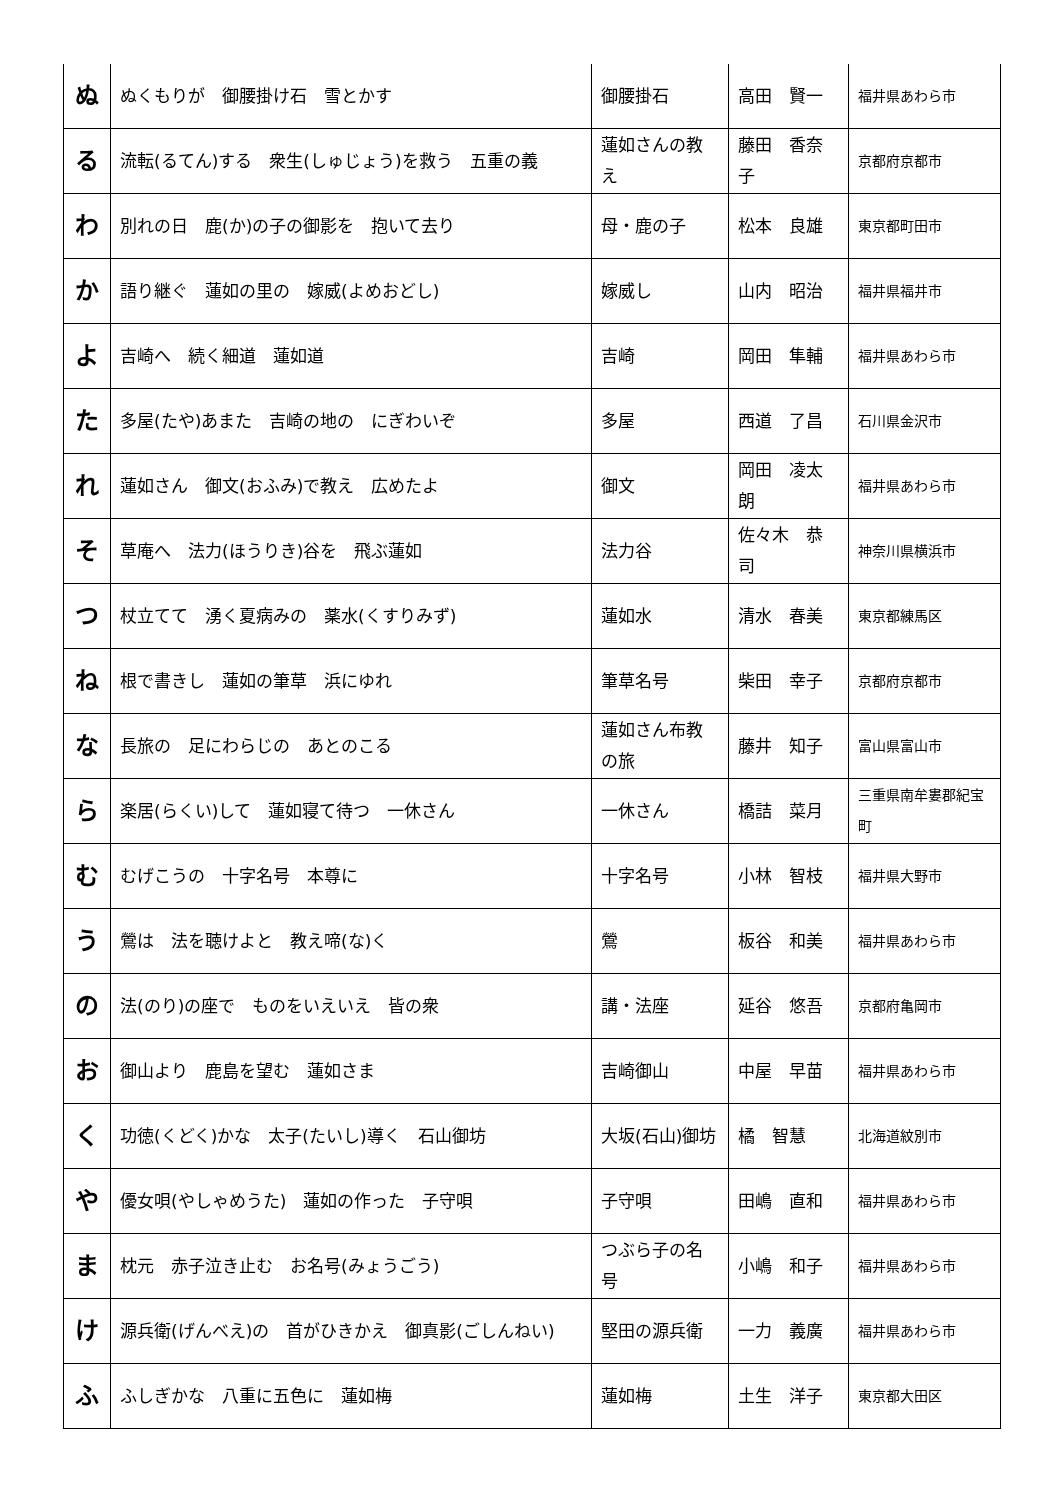| ぬ | ぬくもりが 御腰掛け石 雪とかす | 御腰掛石 | 高田 賢一 | 福井県あわら市 |
| る | 流転(るてん)する 衆生(しゅじょう)を救う 五重の義 | 蓮如さんの教え | 藤田 香奈子 | 京都府京都市 |
| わ | 別れの日 鹿(か)の子の御影を 抱いて去り | 母・鹿の子 | 松本 良雄 | 東京都町田市 |
| か | 語り継ぐ 蓮如の里の 嫁威(よめおどし) | 嫁威し | 山内 昭治 | 福井県福井市 |
| よ | 吉崎へ 続く細道 蓮如道 | 吉崎 | 岡田 隼輔 | 福井県あわら市 |
| た | 多屋(たや)あまた 吉崎の地の にぎわいぞ | 多屋 | 西道 了昌 | 石川県金沢市 |
| れ | 蓮如さん 御文(おふみ)で教え 広めたよ | 御文 | 岡田 凌太朗 | 福井県あわら市 |
| そ | 草庵へ 法力(ほうりき)谷を 飛ぶ蓮如 | 法力谷 | 佐々木 恭司 | 神奈川県横浜市 |
| つ | 杖立てて 湧く夏病みの 薬水(くすりみず) | 蓮如水 | 清水 春美 | 東京都練馬区 |
| ね | 根で書きし 蓮如の筆草 浜にゆれ | 筆草名号 | 柴田 幸子 | 京都府京都市 |
| な | 長旅の 足にわらじの あとのこる | 蓮如さん布教の旅 | 藤井 知子 | 富山県富山市 |
| ら | 楽居(らくい)して 蓮如寝て待つ 一休さん | 一休さん | 橋詰 菜月 | 三重県南牟婁郡紀宝町 |
| む | むげこうの 十字名号 本尊に | 十字名号 | 小林 智枝 | 福井県大野市 |
| う | 鶯は 法を聴けよと 教え啼(な)く | 鶯 | 板谷 和美 | 福井県あわら市 |
| の | 法(のり)の座で ものをいえいえ 皆の衆 | 講・法座 | 延谷 悠吾 | 京都府亀岡市 |
| お | 御山より 鹿島を望む 蓮如さま | 吉崎御山 | 中屋 早苗 | 福井県あわら市 |
| く | 功徳(くどく)かな 太子(たいし)導く 石山御坊 | 大坂(石山)御坊 | 橘 智慧 | 北海道紋別市 |
| や | 優女唄(やしゃめうた) 蓮如の作った 子守唄 | 子守唄 | 田嶋 直和 | 福井県あわら市 |
| ま | 枕元 赤子泣き止む お名号(みょうごう) | つぶら子の名号 | 小嶋 和子 | 福井県あわら市 |
| け | 源兵衛(げんべえ)の 首がひきかえ 御真影(ごしんねい) | 堅田の源兵衛 | 一力 義廣 | 福井県あわら市 |
| ふ | ふしぎかな 八重に五色に 蓮如梅 | 蓮如梅 | 土生 洋子 | 東京都大田区 |